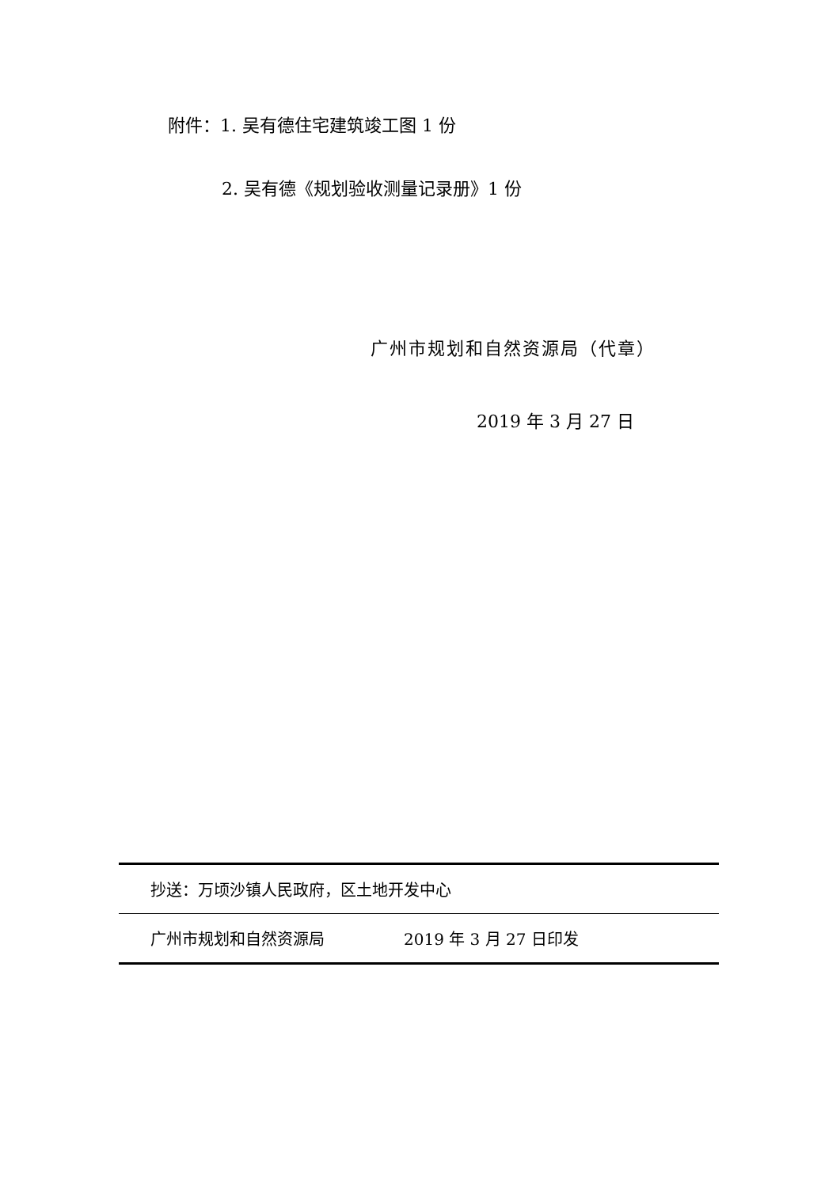附件：1. 吴有德住宅建筑竣工图 1 份
2. 吴有德《规划验收测量记录册》1 份
广州市规划和自然资源局（代章）
2019 年 3 月 27 日
抄送：万顷沙镇人民政府，区土地开发中心
广州市规划和自然资源局 2019 年 3 月 27 日印发